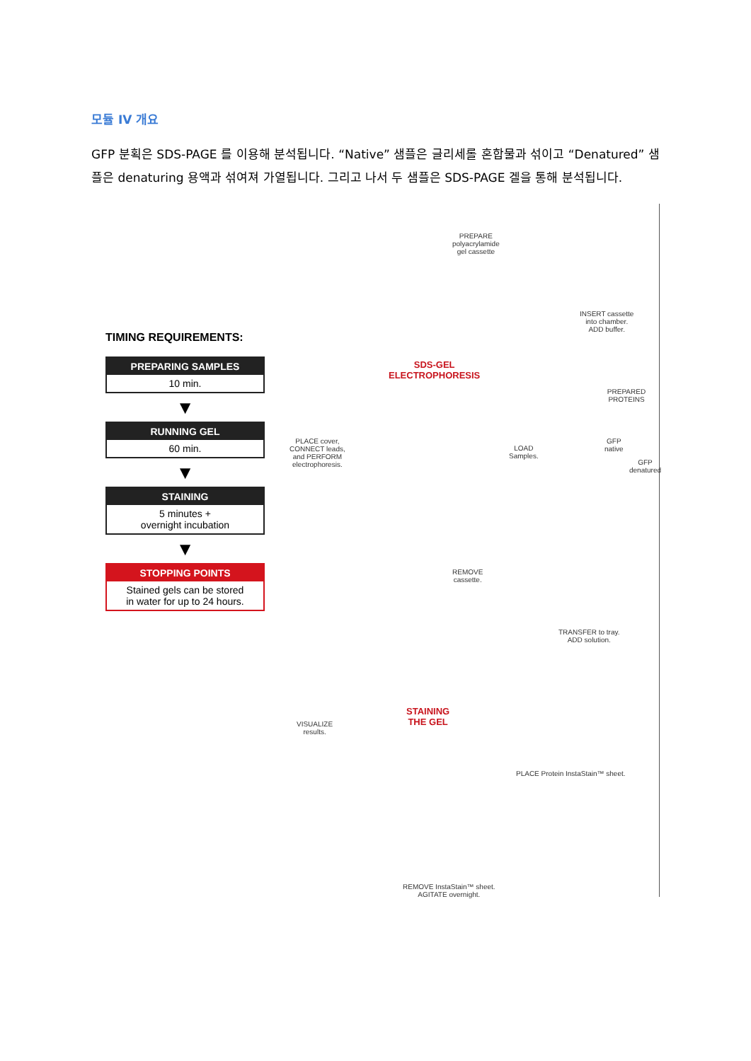모듈 IV 개요
GFP 분획은 SDS-PAGE 를 이용해 분석됩니다. “Native” 샘플은 글리세롤 혼합물과 섞이고 “Denatured” 샘플은 denaturing 용액과 섞여져 가열됩니다. 그리고 나서 두 샘플은 SDS-PAGE 겔을 통해 분석됩니다.
TIMING REQUIREMENTS:
PREPARING SAMPLES
10 min.
▼
RUNNING GEL
60 min.
▼
STAINING
5 minutes +
overnight incubation
▼
STOPPING POINTS
Stained gels can be stored
in water for up to 24 hours.
PREPARE
polyacrylamide
gel cassette
INSERT cassette
into chamber.
ADD buffer.
SDS-GEL
ELECTROPHORESIS
PREPARED PROTEINS
LOAD
Samples.
GFP
native
GFP
denatured
PLACE cover,
CONNECT leads,
and PERFORM
electrophoresis.
REMOVE
cassette.
TRANSFER to tray.
ADD solution.
STAINING
THE GEL
VISUALIZE
results.
PLACE Protein InstaStain™ sheet.
REMOVE InstaStain™ sheet.
AGITATE overnight.